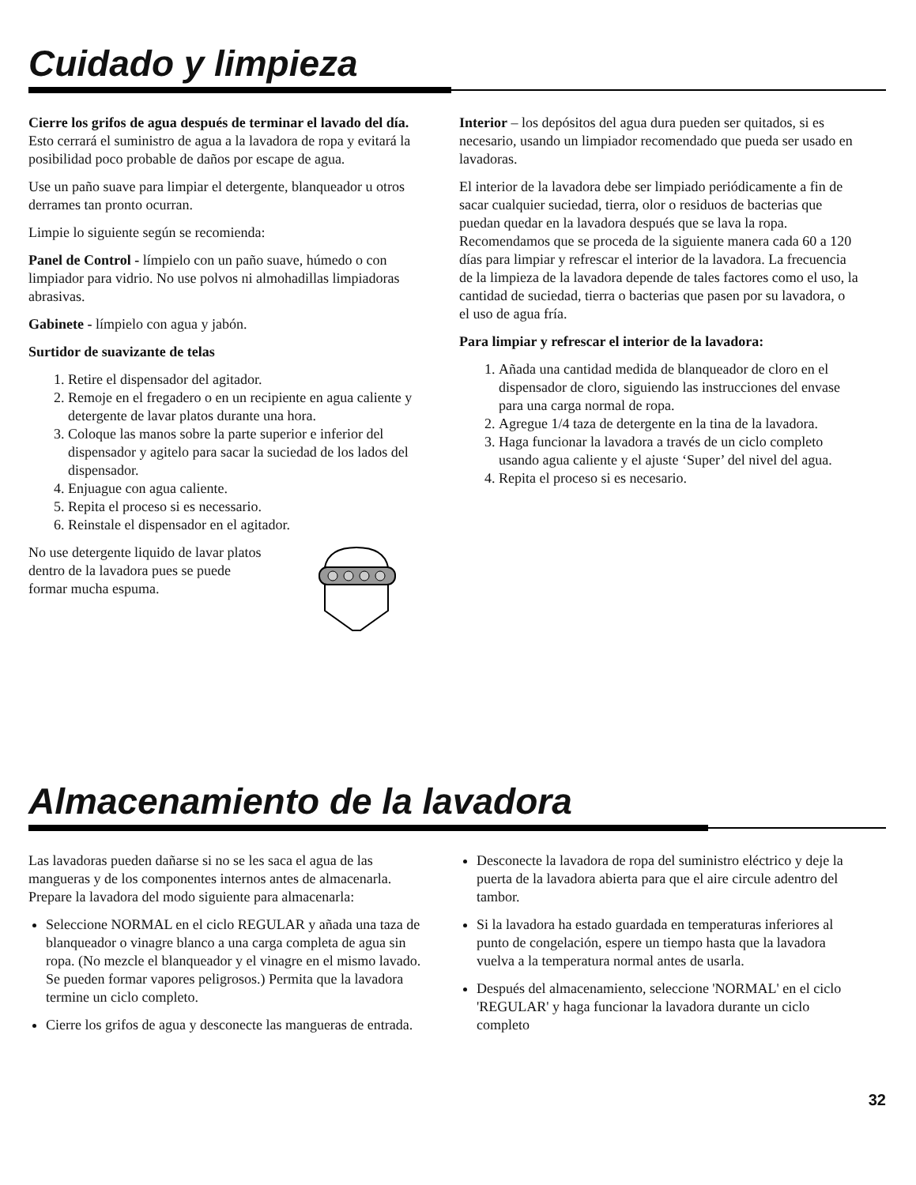Cuidado y limpieza
Cierre los grifos de agua después de terminar el lavado del día. Esto cerrará el suministro de agua a la lavadora de ropa y evitará la posibilidad poco probable de daños por escape de agua.
Use un paño suave para limpiar el detergente, blanqueador u otros derrames tan pronto ocurran.
Limpie lo siguiente según se recomienda:
Panel de Control - límpielo con un paño suave, húmedo o con limpiador para vidrio. No use polvos ni almohadillas limpiadoras abrasivas.
Gabinete - límpielo con agua y jabón.
Surtidor de suavizante de telas
1. Retire el dispensador del agitador.
2. Remoje en el fregadero o en un recipiente en agua caliente y detergente de lavar platos durante una hora.
3. Coloque las manos sobre la parte superior e inferior del dispensador y agitelo para sacar la suciedad de los lados del dispensador.
4. Enjuague con agua caliente.
5. Repita el proceso si es necessario.
6. Reinstale el dispensador en el agitador.
No use detergente liquido de lavar platos dentro de la lavadora pues se puede formar mucha espuma.
Interior – los depósitos del agua dura pueden ser quitados, si es necesario, usando un limpiador recomendado que pueda ser usado en lavadoras.
El interior de la lavadora debe ser limpiado periódicamente a fin de sacar cualquier suciedad, tierra, olor o residuos de bacterias que puedan quedar en la lavadora después que se lava la ropa. Recomendamos que se proceda de la siguiente manera cada 60 a 120 días para limpiar y refrescar el interior de la lavadora. La frecuencia de la limpieza de la lavadora depende de tales factores como el uso, la cantidad de suciedad, tierra o bacterias que pasen por su lavadora, o el uso de agua fría.
Para limpiar y refrescar el interior de la lavadora:
1. Añada una cantidad medida de blanqueador de cloro en el dispensador de cloro, siguiendo las instrucciones del envase para una carga normal de ropa.
2. Agregue 1/4 taza de detergente en la tina de la lavadora.
3. Haga funcionar la lavadora a través de un ciclo completo usando agua caliente y el ajuste ‘Super’ del nivel del agua.
4. Repita el proceso si es necesario.
Almacenamiento de la lavadora
Las lavadoras pueden dañarse si no se les saca el agua de las mangueras y de los componentes internos antes de almacenarla. Prepare la lavadora del modo siguiente para almacenarla:
Seleccione NORMAL en el ciclo REGULAR y añada una taza de blanqueador o vinagre blanco a una carga completa de agua sin ropa. (No mezcle el blanqueador y el vinagre en el mismo lavado. Se pueden formar vapores peligrosos.) Permita que la lavadora termine un ciclo completo.
Cierre los grifos de agua y desconecte las mangueras de entrada.
Desconecte la lavadora de ropa del suministro eléctrico y deje la puerta de la lavadora abierta para que el aire circule adentro del tambor.
Si la lavadora ha estado guardada en temperaturas inferiores al punto de congelación, espere un tiempo hasta que la lavadora vuelva a la temperatura normal antes de usarla.
Después del almacenamiento, seleccione 'NORMAL' en el ciclo 'REGULAR' y haga funcionar la lavadora durante un ciclo completo
32